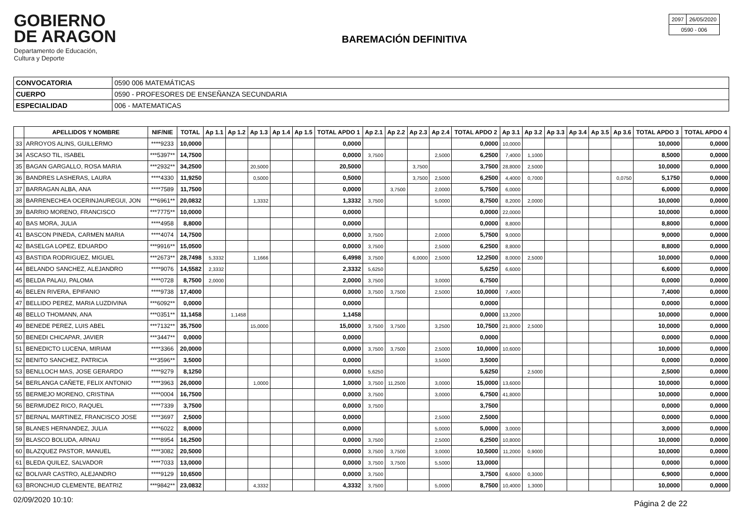GOBIERNO
DE ARAGON
Departamento de Educación,
Cultura y Deporte
BAREMACIÓN DEFINITIVA
| 2097 | 26/05/2020 |
| 0590 - 006 | |
| CONVOCATORIA | 0590 006 MATEMÁTICAS |
| CUERPO | 0590 - PROFESORES DE ENSEÑANZA SECUNDARIA |
| ESPECIALIDAD | 006 - MATEMATICAS |
| | APELLIDOS Y NOMBRE | NIF/NIE | TOTAL | Ap 1.1 | Ap 1.2 | Ap 1.3 | Ap 1.4 | Ap 1.5 | TOTAL APDO 1 | Ap 2.1 | Ap 2.2 | Ap 2.3 | Ap 2.4 | TOTAL APDO 2 | Ap 3.1 | Ap 3.2 | Ap 3.3 | Ap 3.4 | Ap 3.5 | Ap 3.6 | TOTAL APDO 3 | TOTAL APDO 4 |
| --- | --- | --- | --- | --- | --- | --- | --- | --- | --- | --- | --- | --- | --- | --- | --- | --- | --- | --- | --- | --- | --- | --- |
| 33 | ARROYOS ALINS, GUILLERMO | ****9233 | 10,0000 | | | | | | 0,0000 | | | | | 0,0000 | 10,0000 | | | | | | 10,0000 | 0,0000 |
| 34 | ASCASO TIL, ISABEL | ***5397** | 14,7500 | | | | | | 0,0000 | 3,7500 | | | 2,5000 | 6,2500 | 7,4000 | 1,1000 | | | | | 8,5000 | 0,0000 |
| 35 | BAGAN GARGALLO, ROSA MARIA | ***2932** | 34,2500 | | | 20,5000 | | | 20,5000 | | | 3,7500 | | 3,7500 | 28,8000 | 2,5000 | | | | | 10,0000 | 0,0000 |
| 36 | BANDRES LASHERAS, LAURA | ****4330 | 11,9250 | | | 0,5000 | | | 0,5000 | | | 3,7500 | 2,5000 | 6,2500 | 4,4000 | 0,7000 | | | | 0,0750 | 5,1750 | 0,0000 |
| 37 | BARRAGAN ALBA, ANA | ****7589 | 11,7500 | | | | | | 0,0000 | | 3,7500 | | 2,0000 | 5,7500 | 6,0000 | | | | | | 6,0000 | 0,0000 |
| 38 | BARRENECHEA OCERINJAUREGUI, JON | ***6961** | 20,0832 | | | 1,3332 | | | 1,3332 | 3,7500 | | | 5,0000 | 8,7500 | 8,2000 | 2,0000 | | | | | 10,0000 | 0,0000 |
| 39 | BARRIO MORENO, FRANCISCO | ***7775** | 10,0000 | | | | | | 0,0000 | | | | | 0,0000 | 22,0000 | | | | | | 10,0000 | 0,0000 |
| 40 | BAS MORA, JULIA | ****4958 | 8,8000 | | | | | | 0,0000 | | | | | 0,0000 | 8,8000 | | | | | | 8,8000 | 0,0000 |
| 41 | BASCON PINEDA, CARMEN MARIA | ****4074 | 14,7500 | | | | | | 0,0000 | 3,7500 | | | 2,0000 | 5,7500 | 9,0000 | | | | | | 9,0000 | 0,0000 |
| 42 | BASELGA LOPEZ, EDUARDO | ***9916** | 15,0500 | | | | | | 0,0000 | 3,7500 | | | 2,5000 | 6,2500 | 8,8000 | | | | | | 8,8000 | 0,0000 |
| 43 | BASTIDA RODRIGUEZ, MIGUEL | ***2673** | 28,7498 | 5,3332 | | 1,1666 | | | 6,4998 | 3,7500 | | 6,0000 | 2,5000 | 12,2500 | 8,0000 | 2,5000 | | | | | 10,0000 | 0,0000 |
| 44 | BELANDO SANCHEZ, ALEJANDRO | ****9076 | 14,5582 | 2,3332 | | | | | 2,3332 | 5,6250 | | | | 5,6250 | 6,6000 | | | | | | 6,6000 | 0,0000 |
| 45 | BELDA PALAU, PALOMA | ****0728 | 8,7500 | 2,0000 | | | | | 2,0000 | 3,7500 | | | 3,0000 | 6,7500 | | | | | | | 0,0000 | 0,0000 |
| 46 | BELEN RIVERA, EPIFANIO | ****9738 | 17,4000 | | | | | | 0,0000 | 3,7500 | 3,7500 | | 2,5000 | 10,0000 | 7,4000 | | | | | | 7,4000 | 0,0000 |
| 47 | BELLIDO PEREZ, MARIA LUZDIVINA | ***6092** | 0,0000 | | | | | | 0,0000 | | | | | 0,0000 | | | | | | | 0,0000 | 0,0000 |
| 48 | BELLO THOMANN, ANA | ***0351** | 11,1458 | | 1,1458 | | | | 1,1458 | | | | | 0,0000 | 13,2000 | | | | | | 10,0000 | 0,0000 |
| 49 | BENEDE PEREZ, LUIS ABEL | ***7132** | 35,7500 | | | 15,0000 | | | 15,0000 | 3,7500 | 3,7500 | | 3,2500 | 10,7500 | 21,8000 | 2,5000 | | | | | 10,0000 | 0,0000 |
| 50 | BENEDI CHICAPAR, JAVIER | ***3447** | 0,0000 | | | | | | 0,0000 | | | | | 0,0000 | | | | | | | 0,0000 | 0,0000 |
| 51 | BENEDICTO LUCENA, MIRIAM | ****3366 | 20,0000 | | | | | | 0,0000 | 3,7500 | 3,7500 | | 2,5000 | 10,0000 | 10,6000 | | | | | | 10,0000 | 0,0000 |
| 52 | BENITO SANCHEZ, PATRICIA | ***3596** | 3,5000 | | | | | | 0,0000 | | | | 3,5000 | 3,5000 | | | | | | | 0,0000 | 0,0000 |
| 53 | BENLLOCH MAS, JOSE GERARDO | ****9279 | 8,1250 | | | | | | 0,0000 | 5,6250 | | | | 5,6250 | | 2,5000 | | | | | 2,5000 | 0,0000 |
| 54 | BERLANGA CAÑETE, FELIX ANTONIO | ****3963 | 26,0000 | | | 1,0000 | | | 1,0000 | 3,7500 | 11,2500 | | 3,0000 | 15,0000 | 13,6000 | | | | | | 10,0000 | 0,0000 |
| 55 | BERMEJO MORENO, CRISTINA | ****0004 | 16,7500 | | | | | | 0,0000 | 3,7500 | | | 3,0000 | 6,7500 | 41,8000 | | | | | | 10,0000 | 0,0000 |
| 56 | BERMUDEZ RICO, RAQUEL | ****7339 | 3,7500 | | | | | | 0,0000 | 3,7500 | | | | 3,7500 | | | | | | | 0,0000 | 0,0000 |
| 57 | BERNAL MARTINEZ, FRANCISCO JOSE | ****3697 | 2,5000 | | | | | | 0,0000 | | | | 2,5000 | 2,5000 | | | | | | | 0,0000 | 0,0000 |
| 58 | BLANES HERNANDEZ, JULIA | ****6022 | 8,0000 | | | | | | 0,0000 | | | | 5,0000 | 5,0000 | 3,0000 | | | | | | 3,0000 | 0,0000 |
| 59 | BLASCO BOLUDA, ARNAU | ****8954 | 16,2500 | | | | | | 0,0000 | 3,7500 | | | 2,5000 | 6,2500 | 10,8000 | | | | | | 10,0000 | 0,0000 |
| 60 | BLAZQUEZ PASTOR, MANUEL | ****3082 | 20,5000 | | | | | | 0,0000 | 3,7500 | 3,7500 | | 3,0000 | 10,5000 | 11,2000 | 0,9000 | | | | | 10,0000 | 0,0000 |
| 61 | BLEDA QUILEZ, SALVADOR | ****7033 | 13,0000 | | | | | | 0,0000 | 3,7500 | 3,7500 | | 5,5000 | 13,0000 | | | | | | | 0,0000 | 0,0000 |
| 62 | BOLIVAR CASTRO, ALEJANDRO | ****9129 | 10,6500 | | | | | | 0,0000 | 3,7500 | | | | 3,7500 | 6,6000 | 0,3000 | | | | | 6,9000 | 0,0000 |
| 63 | BRONCHUD CLEMENTE, BEATRIZ | ***9842** | 23,0832 | | | 4,3332 | | | 4,3332 | 3,7500 | | | 5,0000 | 8,7500 | 10,4000 | 1,3000 | | | | | 10,0000 | 0,0000 |
02/09/2020 10:10: Página 2 de 22